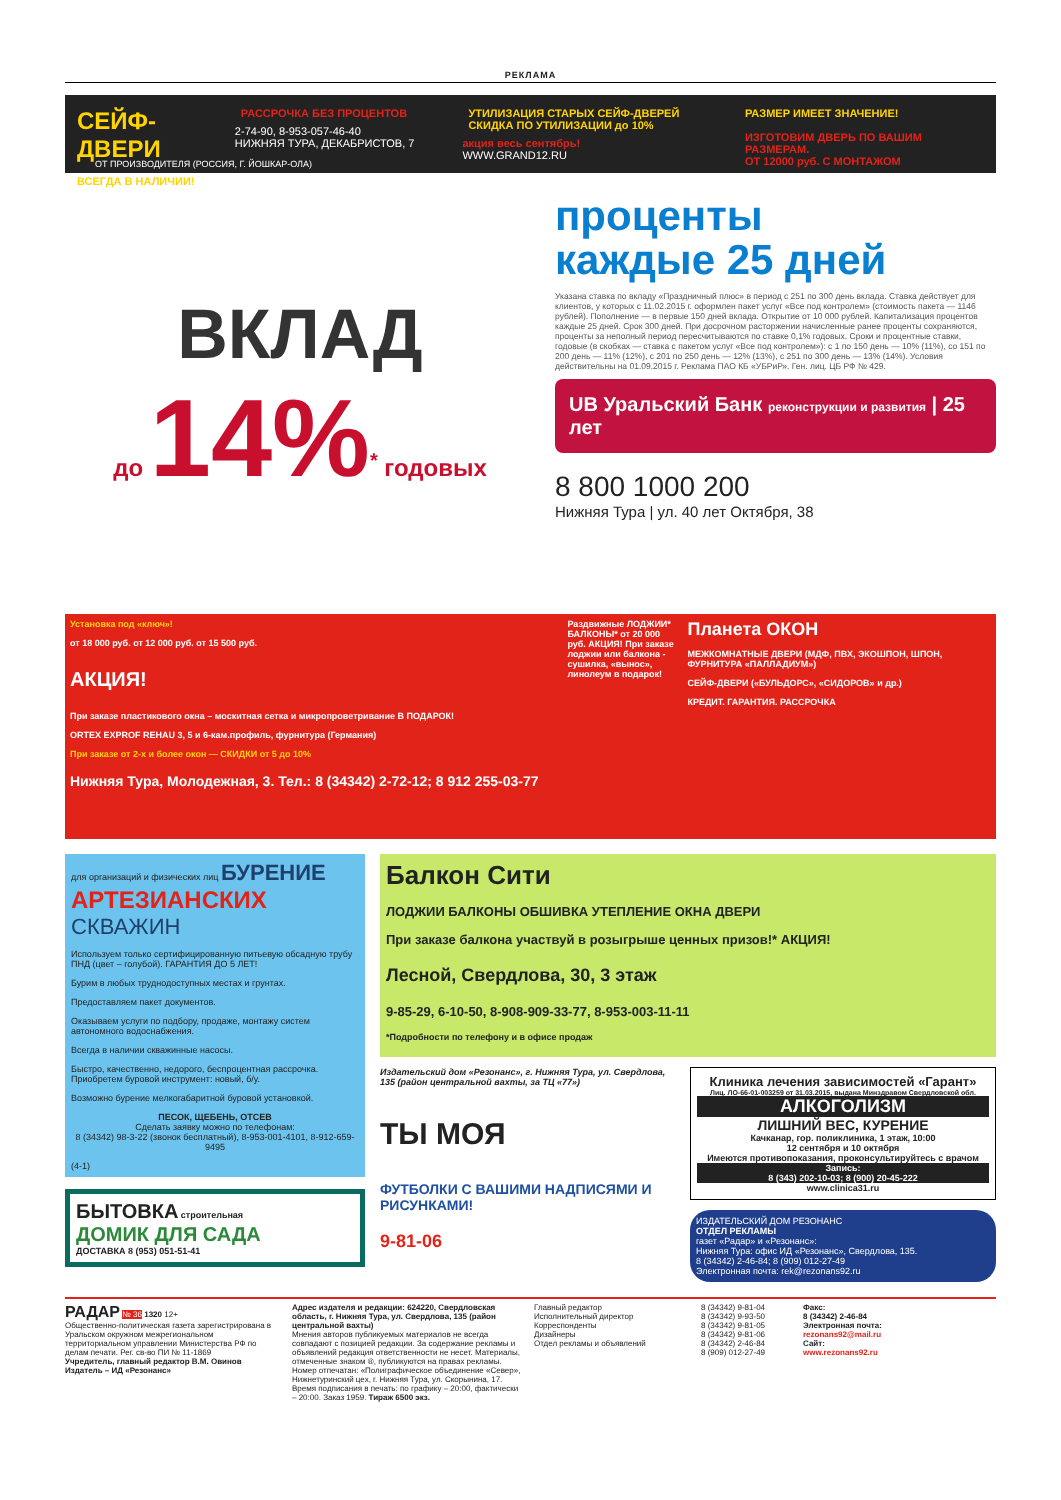РЕКЛАМА
СЕЙФ-ДВЕРИ
ВСЕГДА В НАЛИЧИИ!
РАССРОЧКА БЕЗ ПРОЦЕНТОВ
2-74-90, 8-953-057-46-40
НИЖНЯЯ ТУРА, ДЕКАБРИСТОВ, 7
УТИЛИЗАЦИЯ СТАРЫХ СЕЙФ-ДВЕРЕЙ
СКИДКА ПО УТИЛИЗАЦИИ до 10%
акция весь сентябрь!
WWW.GRAND12.RU
РАЗМЕР ИМЕЕТ ЗНАЧЕНИЕ!
ИЗГОТОВИМ ДВЕРЬ ПО ВАШИМ РАЗМЕРАМ.
ОТ 12000 руб. С МОНТАЖОМ
ОТ ПРОИЗВОДИТЕЛЯ (РОССИЯ, Г. ЙОШКАР-ОЛА)
ВКЛАД
до 14%<sup>*</sup> годовых
проценты
каждые 25 дней
Указана ставка по вкладу «Праздничный плюс» в период с 251 по 300 день вклада. Ставка действует для клиентов, у которых с 11.02.2015 г. оформлен пакет услуг «Все под контролем» (стоимость пакета — 1146 рублей). Пополнение — в первые 150 дней вклада. Открытие от 10 000 рублей. Капитализация процентов каждые 25 дней. Срок 300 дней. При досрочном расторжении начисленные ранее проценты сохраняются, проценты за неполный период пересчитываются по ставке 0,1% годовых. Сроки и процентные ставки, годовые (в скобках — ставка с пакетом услуг «Все под контролем»): с 1 по 150 день — 10% (11%), со 151 по 200 день — 11% (12%), с 201 по 250 день — 12% (13%), с 251 по 300 день — 13% (14%). Условия действительны на 01.09.2015 г. Реклама ПАО КБ «УБРиР». Ген. лиц. ЦБ РФ № 429.
UB Уральский Банк реконструкции и развития | 25 лет
8 800 1000 200
Нижняя Тура | ул. 40 лет Октября, 38
Установка под «ключ»!
от 18 000 руб. от 12 000 руб. от 15 500 руб.
АКЦИЯ!
При заказе пластикового окна – москитная сетка и микропроветривание В ПОДАРОК!
ORTEX EXPROF REHAU 3, 5 и 6-кам.профиль, фурнитура (Германия)
При заказе от 2-х и более окон — СКИДКИ от 5 до 10%
Нижняя Тура, Молодежная, 3. Тел.: 8 (34342) 2-72-12; 8 912 255-03-77
Раздвижные ЛОДЖИИ* БАЛКОНЫ* от 20 000 руб. АКЦИЯ! При заказе лоджии или балкона - сушилка, «вынос», линолеум в подарок!
Планета ОКОН
МЕЖКОМНАТНЫЕ ДВЕРИ (МДФ, ПВХ, ЭКОШПОН, ШПОН, ФУРНИТУРА «ПАЛЛАДИУМ»)
СЕЙФ-ДВЕРИ («БУЛЬДОРС», «СИДОРОВ» и др.)
КРЕДИТ. ГАРАНТИЯ. РАССРОЧКА
для организаций и физических лиц БУРЕНИЕ
АРТЕЗИАНСКИХ
СКВАЖИН
Используем только сертифицированную питьевую обсадную трубу ПНД (цвет – голубой). ГАРАНТИЯ ДО 5 ЛЕТ!
Бурим в любых труднодоступных местах и грунтах.
Предоставляем пакет документов.
Оказываем услуги по подбору, продаже, монтажу систем автономного водоснабжения.
Всегда в наличии скважинные насосы.
Быстро, качественно, недорого, беспроцентная рассрочка. Приобретем буровой инструмент: новый, б/у.
Возможно бурение мелкогабаритной буровой установкой.
ПЕСОК, ЩЕБЕНЬ, ОТСЕВ
Сделать заявку можно по телефонам:
8 (34342) 98-3-22 (звонок бесплатный), 8-953-001-4101, 8-912-659-9495
(4-1)
БЫТОВКА строительная
ДОМИК ДЛЯ САДА
ДОСТАВКА 8 (953) 051-51-41
Балкон Сити
ЛОДЖИИ БАЛКОНЫ ОБШИВКА УТЕПЛЕНИЕ ОКНА ДВЕРИ
При заказе балкона участвуй в розыгрыше ценных призов!* АКЦИЯ!
Лесной, Свердлова, 30, 3 этаж
9-85-29, 6-10-50, 8-908-909-33-77, 8-953-003-11-11
*Подробности по телефону и в офисе продаж
Издательский дом «Резонанс», г. Нижняя Тура, ул. Свердлова, 135 (район центральной вахты, за ТЦ «77»)
ТЫ МОЯ
ФУТБОЛКИ С ВАШИМИ НАДПИСЯМИ И РИСУНКАМИ!
9-81-06
Клиника лечения зависимостей «Гарант»
Лиц. ЛО-66-01-003259 от 31.03.2015, выдана Минздравом Свердловской обл.
АЛКОГОЛИЗМ
ЛИШНИЙ ВЕС, КУРЕНИЕ
Качканар, гор. поликлиника, 1 этаж, 10:00
12 сентября и 10 октября
Имеются противопоказания, проконсультируйтесь с врачом
Запись:
8 (343) 202-10-03; 8 (900) 20-45-222
www.clinica31.ru
ИЗДАТЕЛЬСКИЙ ДОМ РЕЗОНАНС
ОТДЕЛ РЕКЛАМЫ
газет «Радар» и «Резонанс»:
Нижняя Тура: офис ИД «Резонанс», Свердлова, 135.
8 (34342) 2-46-84; 8 (909) 012-27-49
Электронная почта: rek@rezonans92.ru
РАДАР № 36 1320 12+
Общественно-политическая газета зарегистрирована в Уральском окружном межрегиональном территориальном управлении Министерства РФ по делам печати. Рег. св-во ПИ № 11-1869
Учредитель, главный редактор В.М. Овинов
Издатель – ИД «Резонанс»
Адрес издателя и редакции: 624220, Свердловская область, г. Нижняя Тура, ул. Свердлова, 135 (район центральной вахты)
Мнения авторов публикуемых материалов не всегда совпадают с позицией редакции. За содержание рекламы и объявлений редакция ответственности не несет. Материалы, отмеченные знаком ®, публикуются на правах рекламы.
Номер отпечатан: «Полиграфическое объединение «Север», Нижнетуринский цех, г. Нижняя Тура, ул. Скорынина, 17. Время подписания в печать: по графику – 20:00, фактически – 20:00. Заказ 1959. Тираж 6500 экз.
Главный редактор
Исполнительный директор
Корреспонденты
Дизайнеры
Отдел рекламы и объявлений
8 (34342) 9-81-04
8 (34342) 9-93-50
8 (34342) 9-81-05
8 (34342) 9-81-06
8 (34342) 2-46-84
8 (909) 012-27-49
Факс:
8 (34342) 2-46-84
Электронная почта:
rezonans92@mail.ru
Сайт:
www.rezonans92.ru